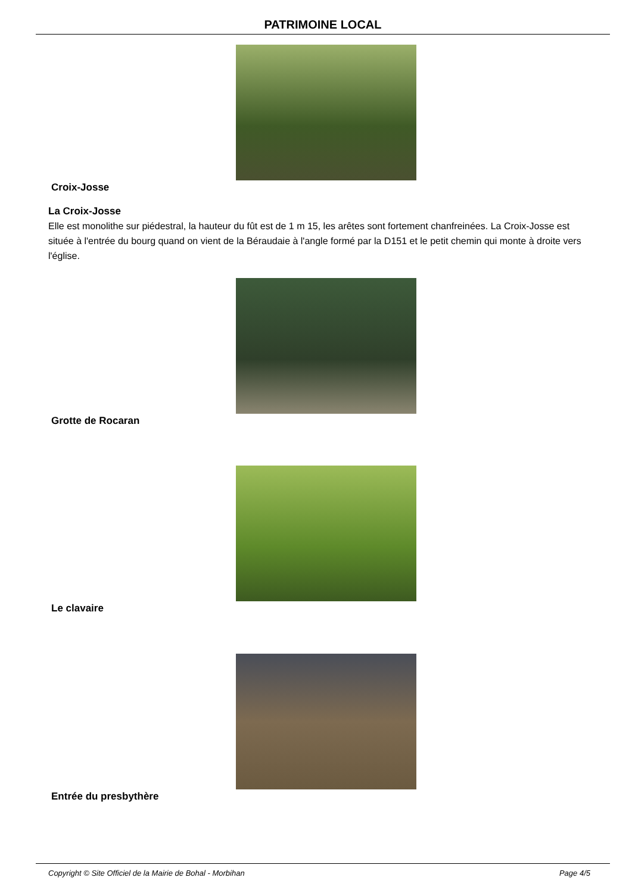PATRIMOINE LOCAL
Croix-Josse
La Croix-Josse
Elle est monolithe sur piédestral, la hauteur du fût est de 1 m 15, les arêtes sont fortement chanfreinées. La Croix-Josse est située à l'entrée du bourg quand on vient de la Béraudaie à l'angle formé par la D151 et le petit chemin qui monte à droite vers l'église.
Grotte de Rocaran
Le clavaire
Entrée du presbythère
Copyright © Site Officiel de la Mairie de Bohal - Morbihan Page 4/5